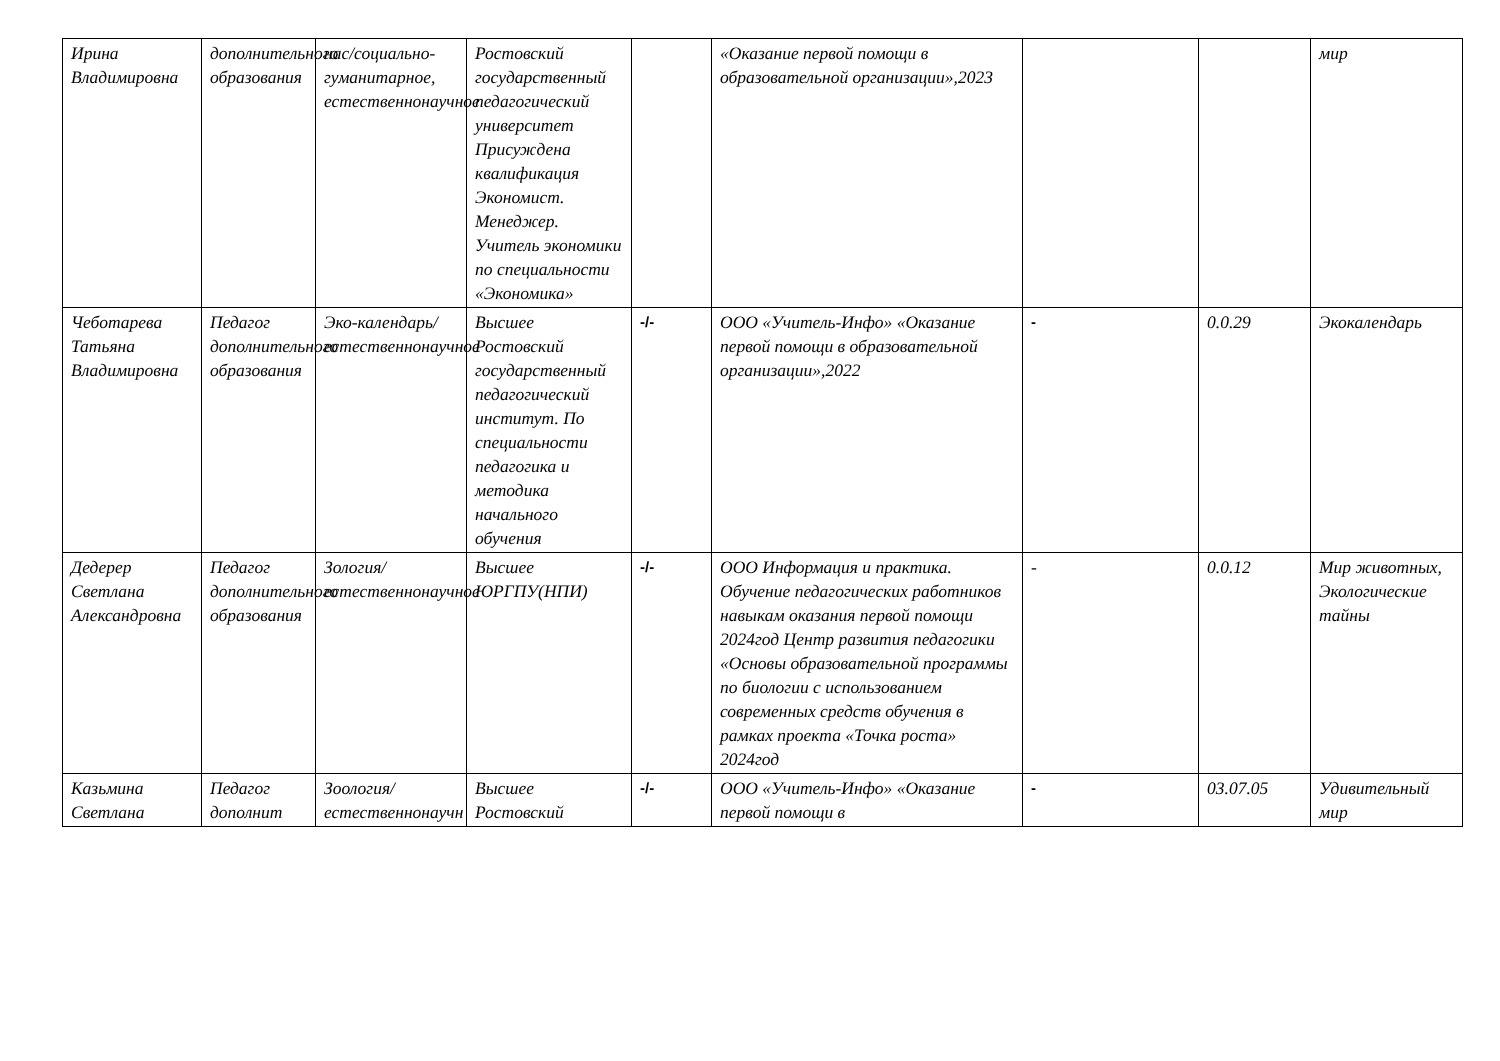| Ирина Владимировна | дополнительного образования | нас/социально-гуманитарное, естественнонаучное | Ростовский государственный педагогический университет Присуждена квалификация Экономист. Менеджер. Учитель экономики по специальности «Экономика» | | «Оказание первой помощи в образовательной организации»,2023 | | | мир |
| Чеботарева Татьяна Владимировна | Педагог дополнительного образования | Эко-календарь/естественнонаучное | Высшее Ростовский государственный педагогический институт. По специальности педагогика и методика начального обучения | -/- | ООО «Учитель-Инфо» «Оказание первой помощи в образовательной организации»,2022 | - | 0.0.29 | Экокалендарь |
| Дедерер Светлана Александровна | Педагог дополнительного образования | Зология/естественнонаучное | Высшее ЮРГПУ(НПИ) | -/- | ООО Информация и практика. Обучение педагогических работников навыкам оказания первой помощи 2024год Центр развития педагогики «Основы образовательной программы по биологии с использованием современных средств обучения в рамках проекта «Точка роста» 2024год | - | 0.0.12 | Мир животных, Экологические тайны |
| Казьмина Светлана | Педагог дополнит | Зоология/естественнонаучн | Высшее Ростовский | -/- | ООО «Учитель-Инфо» «Оказание первой помощи в | - | 03.07.05 | Удивительный мир |